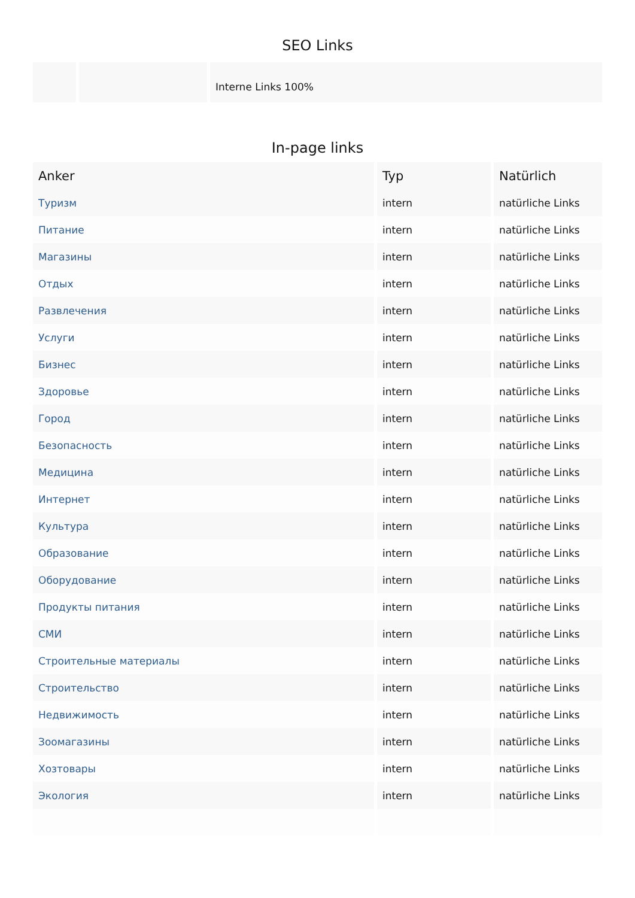SEO Links
| | | Interne Links 100% |
In-page links
| Anker | Typ | Natürlich |
| --- | --- | --- |
| Туризм | intern | natürliche Links |
| Питание | intern | natürliche Links |
| Магазины | intern | natürliche Links |
| Отдых | intern | natürliche Links |
| Развлечения | intern | natürliche Links |
| Услуги | intern | natürliche Links |
| Бизнес | intern | natürliche Links |
| Здоровье | intern | natürliche Links |
| Город | intern | natürliche Links |
| Безопасность | intern | natürliche Links |
| Медицина | intern | natürliche Links |
| Интернет | intern | natürliche Links |
| Культура | intern | natürliche Links |
| Образование | intern | natürliche Links |
| Оборудование | intern | natürliche Links |
| Продукты питания | intern | natürliche Links |
| СМИ | intern | natürliche Links |
| Строительные материалы | intern | natürliche Links |
| Строительство | intern | natürliche Links |
| Недвижимость | intern | natürliche Links |
| Зоомагазины | intern | natürliche Links |
| Хозтовары | intern | natürliche Links |
| Экология | intern | natürliche Links |